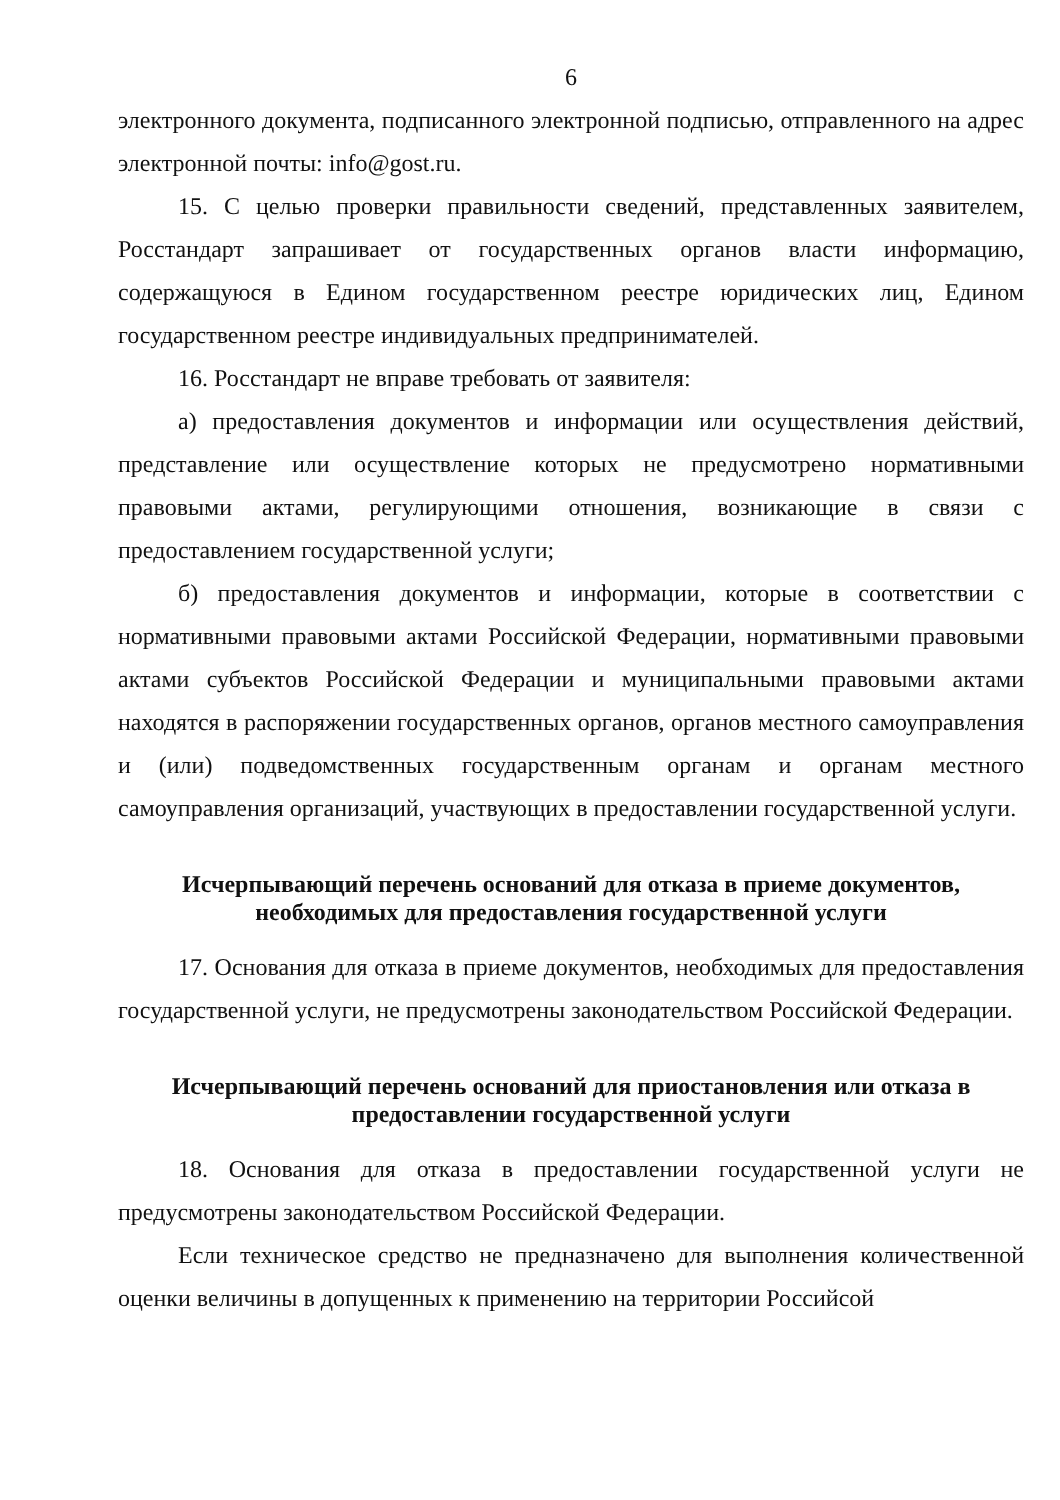6
электронного документа, подписанного электронной подписью, отправленного на адрес электронной почты: info@gost.ru.
15. С целью проверки правильности сведений, представленных заявителем, Росстандарт запрашивает от государственных органов власти информацию, содержащуюся в Едином государственном реестре юридических лиц, Едином государственном реестре индивидуальных предпринимателей.
16. Росстандарт не вправе требовать от заявителя:
а) предоставления документов и информации или осуществления действий, представление или осуществление которых не предусмотрено нормативными правовыми актами, регулирующими отношения, возникающие в связи с предоставлением государственной услуги;
б) предоставления документов и информации, которые в соответствии с нормативными правовыми актами Российской Федерации, нормативными правовыми актами субъектов Российской Федерации и муниципальными правовыми актами находятся в распоряжении государственных органов, органов местного самоуправления и (или) подведомственных государственным органам и органам местного самоуправления организаций, участвующих в предоставлении государственной услуги.
Исчерпывающий перечень оснований для отказа в приеме документов, необходимых для предоставления государственной услуги
17. Основания для отказа в приеме документов, необходимых для предоставления государственной услуги, не предусмотрены законодательством Российской Федерации.
Исчерпывающий перечень оснований для приостановления или отказа в предоставлении государственной услуги
18. Основания для отказа в предоставлении государственной услуги не предусмотрены законодательством Российской Федерации.
Если техническое средство не предназначено для выполнения количественной оценки величины в допущенных к применению на территории Российсой